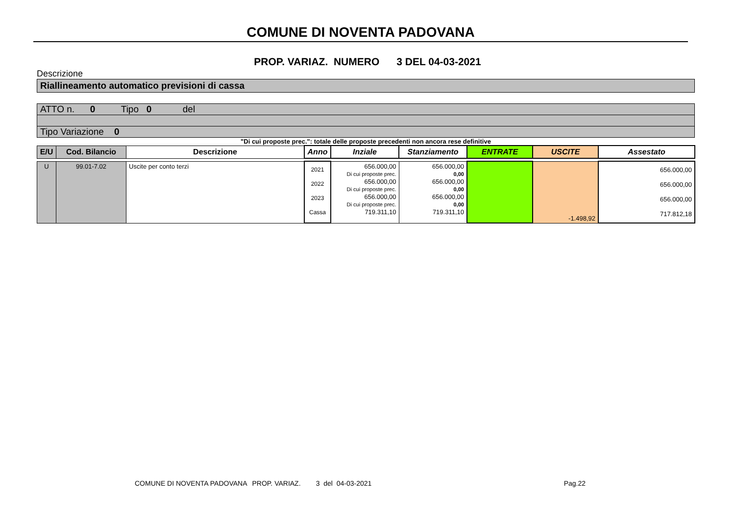COMUNE DI NOVENTA PADOVANA
PROP. VARIAZ. NUMERO 3 DEL 04-03-2021
Descrizione
Riallineamento automatico previsioni di cassa
| ATTO n. 0 Tipo 0 del |
| Tipo Variazione 0 |
"Di cui proposte prec.": totale delle proposte precedenti non ancora rese definitive
| E/U | Cod. Bilancio | Descrizione | Anno | Inziale | Stanziamento | ENTRATE | USCITE | Assestato |
| --- | --- | --- | --- | --- | --- | --- | --- | --- |
| U | 99.01-7.02 | Uscite per conto terzi | 2021 2022 2023 Cassa | 656.000,00 Di cui proposte prec. 656.000,00 Di cui proposte prec. 656.000,00 Di cui proposte prec. 719.311,10 | 656.000,00 0,00 656.000,00 0,00 656.000,00 0,00 719.311,10 | | -1.498,92 | 656.000,00 656.000,00 656.000,00 717.812,18 |
COMUNE DI NOVENTA PADOVANA PROP. VARIAZ. 3 del 04-03-2021 Pag.22